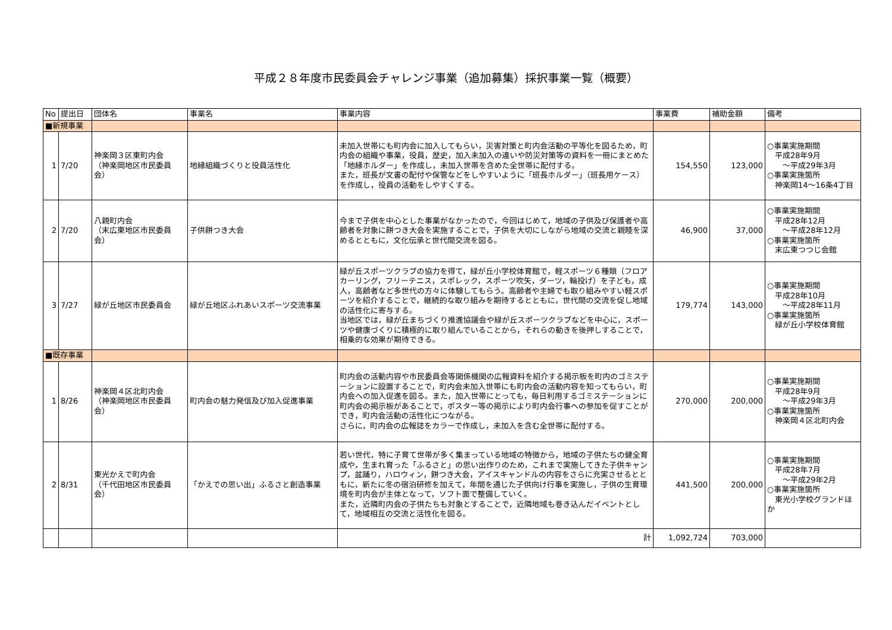平成２８年度市民委員会チャレンジ事業（追加募集）採択事業一覧（概要）
| No | 提出日 | 団体名 | 事業名 | 事業内容 | 事業費 | 補助金額 | 備考 |
| --- | --- | --- | --- | --- | --- | --- | --- |
| ■新規事業 | | | | | | | |
| 1 | 7/20 | 神楽岡３区東町内会 （神楽岡地区市民委員会） | 地縁組織づくりと役員活性化 | 未加入世帯にも町内会に加入してもらい，災害対策と町内会活動の平等化を図るため，町内会の組織や事業，役員，歴史，加入未加入の違いや防災対策等の資料を一冊にまとめた「地縁ホルダー」を作成し，未加入世帯を含めた全世帯に配付する。 また，班長が文書の配付や保管などをしやすいように「班長ホルダー」（班長用ケース）を作成し，役員の活動をしやすくする。 | 154,550 | 123,000 | ○事業実施期間 平成28年9月 ～平成29年3月 ○事業実施箇所 神楽岡14～16条4丁目 |
| 2 | 7/20 | 八親町内会 （末広東地区市民委員会） | 子供餅つき大会 | 今まで子供を中心とした事業がなかったので，今回はじめて，地域の子供及び保護者や高齢者を対象に餅つき大会を実施することで，子供を大切にしながら地域の交流と親睦を深めるとともに，文化伝承と世代間交流を図る。 | 46,900 | 37,000 | ○事業実施期間 平成28年12月 ～平成28年12月 ○事業実施箇所 末広東つつじ会館 |
| 3 | 7/27 | 緑が丘地区市民委員会 | 緑が丘地区ふれあいスポーツ交流事業 | 緑が丘スポーツクラブの協力を得て，緑が丘小学校体育館で，軽スポーツ６種類（フロアカーリング，フリーテニス，スポレック，スポーツ吹矢，ダーツ，輪投げ）を子ども，成人，高齢者など多世代の方々に体験してもらう。高齢者や主婦でも取り組みやすい軽スポーツを紹介することで，継続的な取り組みを期待するとともに，世代間の交流を促し地域の活性化に寄与する。 当地区では，緑が丘まちづくり推進協議会や緑が丘スポーツクラブなどを中心に，スポーツや健康づくりに積極的に取り組んでいることから，それらの動きを後押しすることで，相乗的な効果が期待できる。 | 179,774 | 143,000 | ○事業実施期間 平成28年10月 ～平成28年11月 ○事業実施箇所 緑が丘小学校体育館 |
| ■既存事業 | | | | | | | |
| 1 | 8/26 | 神楽岡４区北町内会 （神楽岡地区市民委員会） | 町内会の魅力発信及び加入促進事業 | 町内会の活動内容や市民委員会等関係機関の広報資料を紹介する掲示板を町内のゴミステーションに設置することで，町内会未加入世帯にも町内会の活動内容を知ってもらい，町内会への加入促進を図る。また，加入世帯にとっても，毎日利用するゴミステーションに町内会の掲示板があることで，ポスター等の掲示により町内会行事への参加を促すことができ，町内会活動の活性化につながる。 さらに，町内会の広報誌をカラーで作成し，未加入を含む全世帯に配付する。 | 270,000 | 200,000 | ○事業実施期間 平成28年9月 ～平成29年3月 ○事業実施箇所 神楽岡４区北町内会 |
| 2 | 8/31 | 東光かえで町内会 （千代田地区市民委員会） | 「かえでの思い出」ふるさと創造事業 | 若い世代，特に子育て世帯が多く集まっている地域の特徴から，地域の子供たちの健全育成や，生まれ育った「ふるさと」の思い出作りのため，これまで実施してきた子供キャンプ，盆踊り，ハロウィン，餅つき大会，アイスキャンドルの内容をさらに充実させるとともに，新たに冬の宿泊研修を加えて，年間を通じた子供向け行事を実施し，子供の生育環境を町内会が主体となって，ソフト面で整備していく。 また，近隣町内会の子供たちも対象とすることで，近隣地域も巻き込んだイベントとして，地域相互の交流と活性化を図る。 | 441,500 | 200,000 | ○事業実施期間 平成28年7月 ～平成29年2月 ○事業実施箇所 東光小学校グランドほか |
| | | | | 計 | 1,092,724 | 703,000 | |